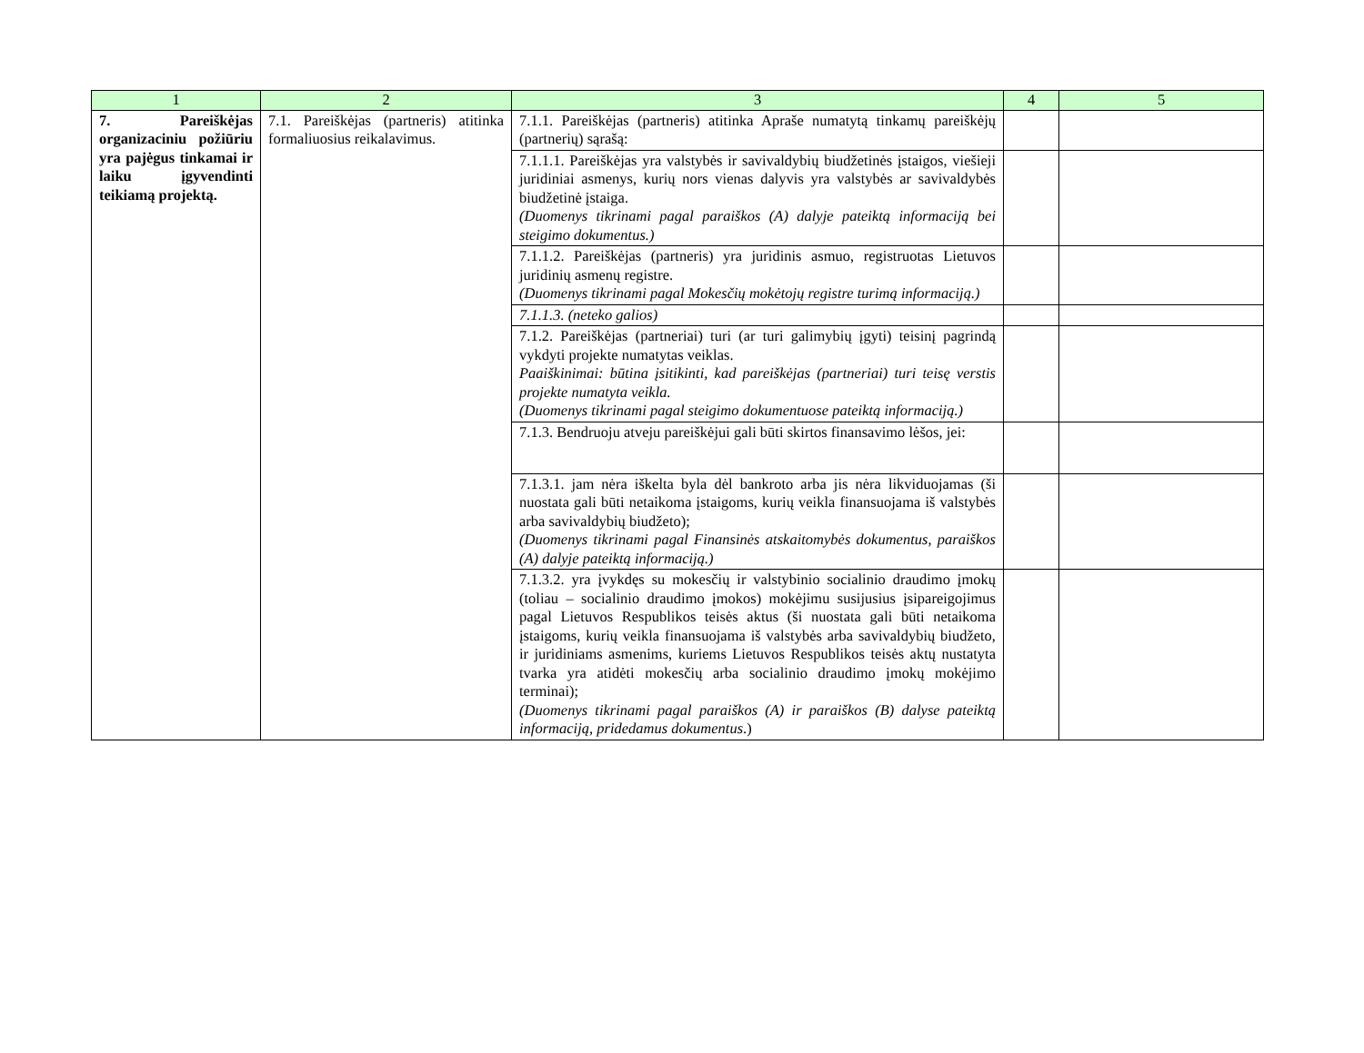| 1 | 2 | 3 | 4 | 5 |
| --- | --- | --- | --- | --- |
| 7. Pareiškėjas organizaciniu požiūriu yra pajėgus tinkamai ir laiku įgyvendinti teikiamą projektą. | 7.1. Pareiškėjas (partneris) atitinka formaliuosius reikalavimus. | 7.1.1. Pareiškėjas (partneris) atitinka Apraše numatytą tinkamų pareiškėjų (partnerių) sąrašą: | | |
| | | 7.1.1.1. Pareiškėjas yra valstybės ir savivaldybių biudžetinės įstaigos, viešieji juridiniai asmenys, kurių nors vienas dalyvis yra valstybės ar savivaldybės biudžetinė įstaiga. (Duomenys tikrinami pagal paraiškos (A) dalyje pateiktą informaciją bei steigimo dokumentus.) | | |
| | | 7.1.1.2. Pareiškėjas (partneris) yra juridinis asmuo, registruotas Lietuvos juridinių asmenų registre. (Duomenys tikrinami pagal Mokesčių mokėtojų registre turimą informaciją.) | | |
| | | 7.1.1.3. (neteko galios) | | |
| | | 7.1.2. Pareiškėjas (partneriai) turi (ar turi galimybių įgyti) teisinį pagrindą vykdyti projekte numatytas veiklas. Paaiškinimai: būtina įsitikinti, kad pareiškėjas (partneriai) turi teisę verstis projekte numatyta veikla. (Duomenys tikrinami pagal steigimo dokumentuose pateiktą informaciją.) | | |
| | | 7.1.3. Bendruoju atveju pareiškėjui gali būti skirtos finansavimo lėšos, jei: | | |
| | | 7.1.3.1. jam nėra iškelta byla dėl bankroto arba jis nėra likviduojamas (ši nuostata gali būti netaikoma įstaigoms, kurių veikla finansuojama iš valstybės arba savivaldybių biudžeto); (Duomenys tikrinami pagal Finansinės atskaitomybės dokumentus, paraiškos (A) dalyje pateiktą informaciją.) | | |
| | | 7.1.3.2. yra įvykdęs su mokesčių ir valstybinio socialinio draudimo įmokų (toliau – socialinio draudimo įmokos) mokėjimu susijusius įsipareigojimus pagal Lietuvos Respublikos teisės aktus (ši nuostata gali būti netaikoma įstaigoms, kurių veikla finansuojama iš valstybės arba savivaldybių biudžeto, ir juridiniams asmenims, kuriems Lietuvos Respublikos teisės aktų nustatyta tvarka yra atidėti mokesčių arba socialinio draudimo įmokų mokėjimo terminai); (Duomenys tikrinami pagal paraiškos (A) ir paraiškos (B) dalyse pateiktą informaciją, pridedamus dokumentus .) | | |